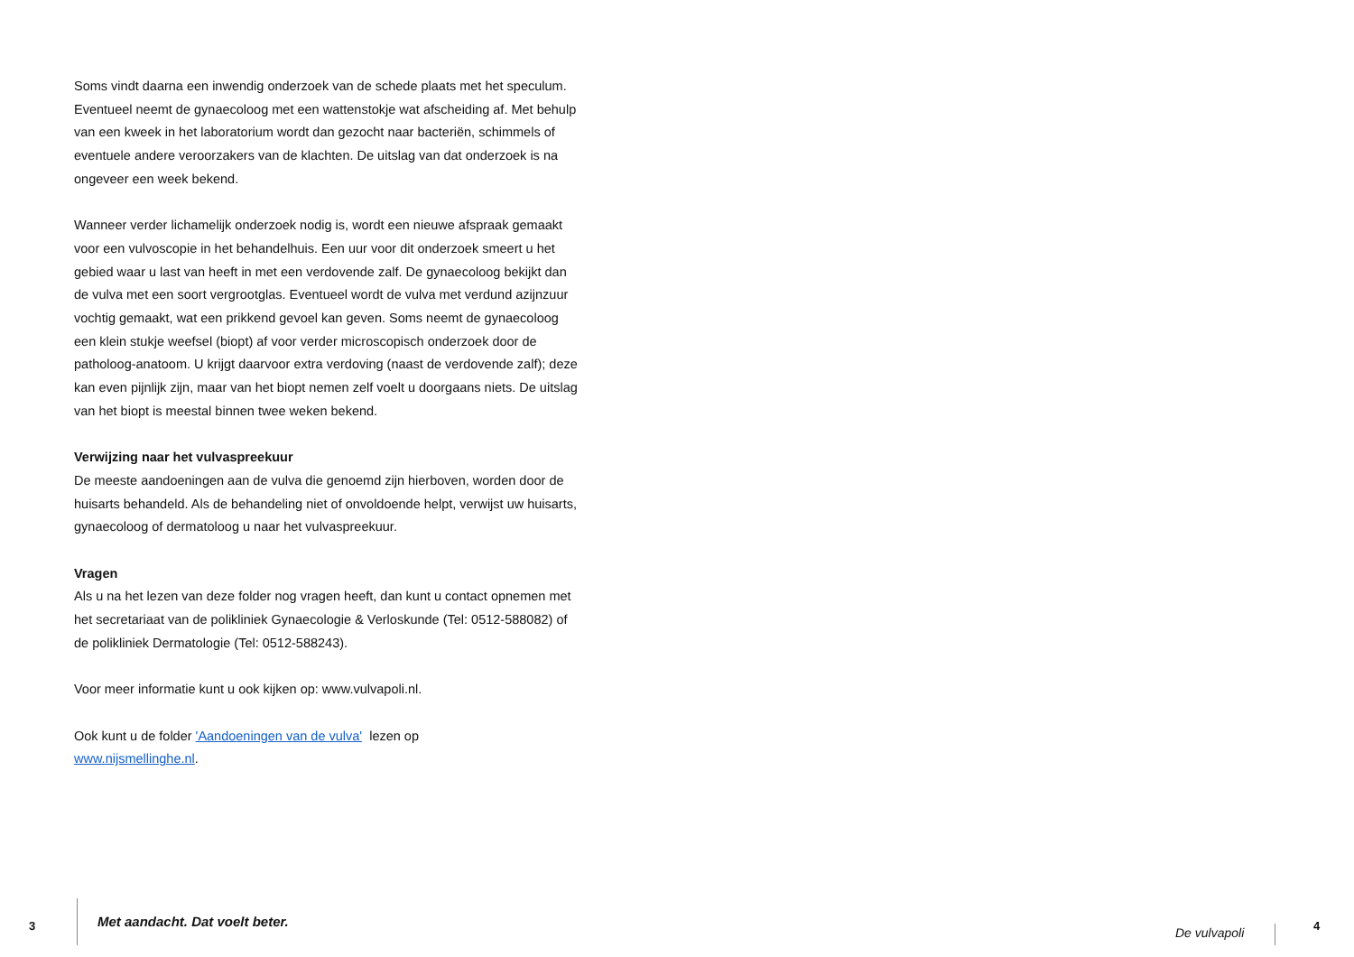Soms vindt daarna een inwendig onderzoek van de schede plaats met het speculum. Eventueel neemt de gynaecoloog met een wattenstokje wat afscheiding af. Met behulp van een kweek in het laboratorium wordt dan gezocht naar bacteriën, schimmels of eventuele andere veroorzakers van de klachten. De uitslag van dat onderzoek is na ongeveer een week bekend.
Wanneer verder lichamelijk onderzoek nodig is, wordt een nieuwe afspraak gemaakt voor een vulvoscopie in het behandelhuis. Een uur voor dit onderzoek smeert u het gebied waar u last van heeft in met een verdovende zalf. De gynaecoloog bekijkt dan de vulva met een soort vergrootglas. Eventueel wordt de vulva met verdund azijnzuur vochtig gemaakt, wat een prikkend gevoel kan geven. Soms neemt de gynaecoloog een klein stukje weefsel (biopt) af voor verder microscopisch onderzoek door de patholoog-anatoom. U krijgt daarvoor extra verdoving (naast de verdovende zalf); deze kan even pijnlijk zijn, maar van het biopt nemen zelf voelt u doorgaans niets. De uitslag van het biopt is meestal binnen twee weken bekend.
Verwijzing naar het vulvaspreekuur
De meeste aandoeningen aan de vulva die genoemd zijn hierboven, worden door de huisarts behandeld. Als de behandeling niet of onvoldoende helpt, verwijst uw huisarts, gynaecoloog of dermatoloog u naar het vulvaspreekuur.
Vragen
Als u na het lezen van deze folder nog vragen heeft, dan kunt u contact opnemen met het secretariaat van de polikliniek Gynaecologie & Verloskunde (Tel: 0512-588082) of de polikliniek Dermatologie (Tel: 0512-588243).
Voor meer informatie kunt u ook kijken op: www.vulvapoli.nl.
Ook kunt u de folder 'Aandoeningen van de vulva' lezen op
www.nijsmellinghe.nl.
3 Met aandacht. Dat voelt beter.
De vulvapoli 4